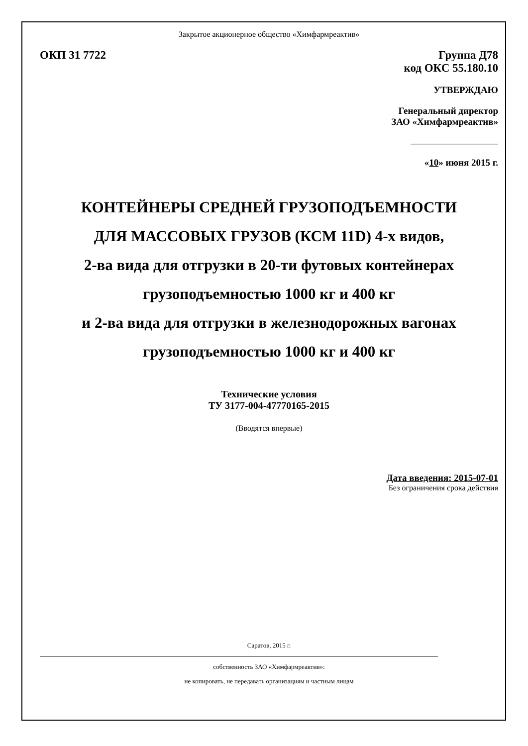Закрытое акционерное общество «Химфармреактив»
ОКП 31 7722 Группа Д78
код ОКС 55.180.10
УТВЕРЖДАЮ
Генеральный директор
ЗАО «Химфармреактив»
______________________
«10» июня 2015 г.
КОНТЕЙНЕРЫ СРЕДНЕЙ ГРУЗОПОДЪЕМНОСТИ
ДЛЯ МАССОВЫХ ГРУЗОВ (КСМ 11D) 4-х видов,
2-ва вида для отгрузки в 20-ти футовых контейнерах
грузоподъемностью 1000 кг и 400 кг
и 2-ва вида для отгрузки в железнодорожных вагонах
грузоподъемностью 1000 кг и 400 кг
Технические условия
ТУ 3177-004-47770165-2015
(Вводятся впервые)
Дата введения: 2015-07-01
Без ограничения срока действия
Саратов, 2015 г.
собственность ЗАО «Химфармреактив»:
не копировать, не передавать организациям и частным лицам